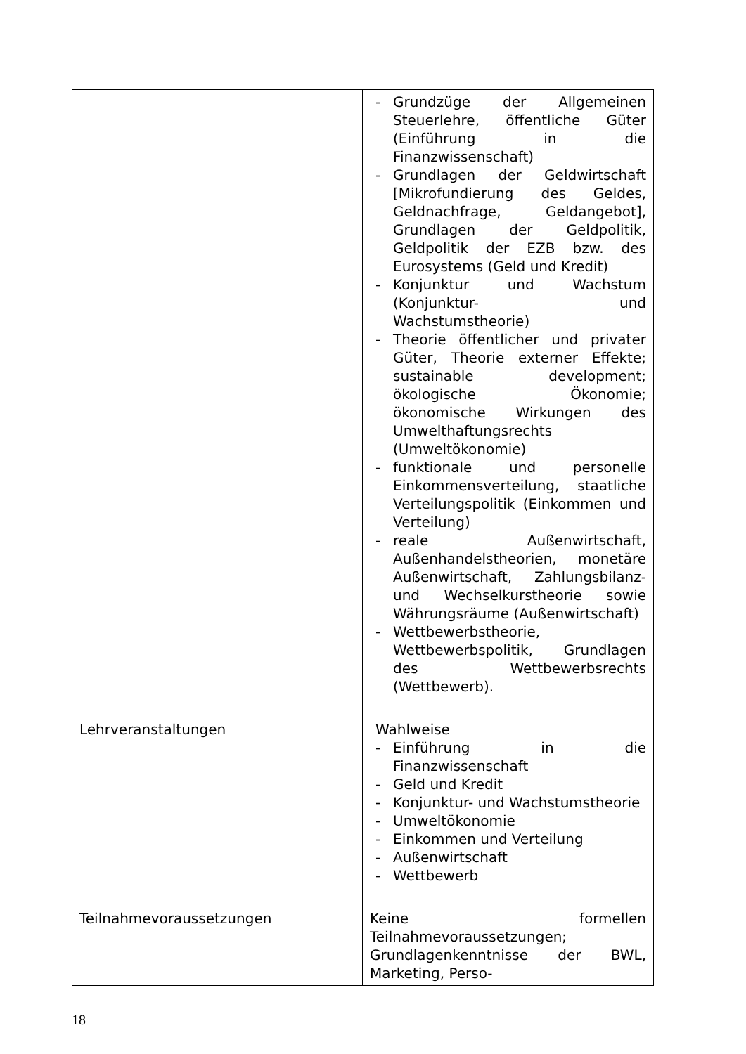| | - Grundzüge der Allgemeinen Steuerlehre, öffentliche Güter (Einführung in die Finanzwissenschaft) - Grundlagen der Geldwirtschaft [Mikrofundierung des Geldes, Geldnachfrage, Geldangebot], Grundlagen der Geldpolitik, Geldpolitik der EZB bzw. des Eurosystems (Geld und Kredit) - Konjunktur und Wachstum (Konjunktur- und Wachstumstheorie) - Theorie öffentlicher und privater Güter, Theorie externer Effekte; sustainable development; ökologische Ökonomie; ökonomische Wirkungen des Umwelthaftungsrechts (Umweltökonomie) - funktionale und personelle Einkommensverteilung, staatliche Verteilungspolitik (Einkommen und Verteilung) - reale Außenwirtschaft, Außenhandelstheorien, monetäre Außenwirtschaft, Zahlungsbilanz- und Wechselkurstheorie sowie Währungsräume (Außenwirtschaft) - Wettbewerbstheorie, Wettbewerbspolitik, Grundlagen des Wettbewerbsrechts (Wettbewerb). |
| Lehrveranstaltungen | Wahlweise - Einführung in die Finanzwissenschaft - Geld und Kredit - Konjunktur- und Wachstumstheorie - Umweltökonomie - Einkommen und Verteilung - Außenwirtschaft - Wettbewerb |
| Teilnahmevoraussetzungen | Keine formellen Teilnahmevoraussetzungen; Grundlagenkenntnisse der BWL, Marketing, Perso- |
18